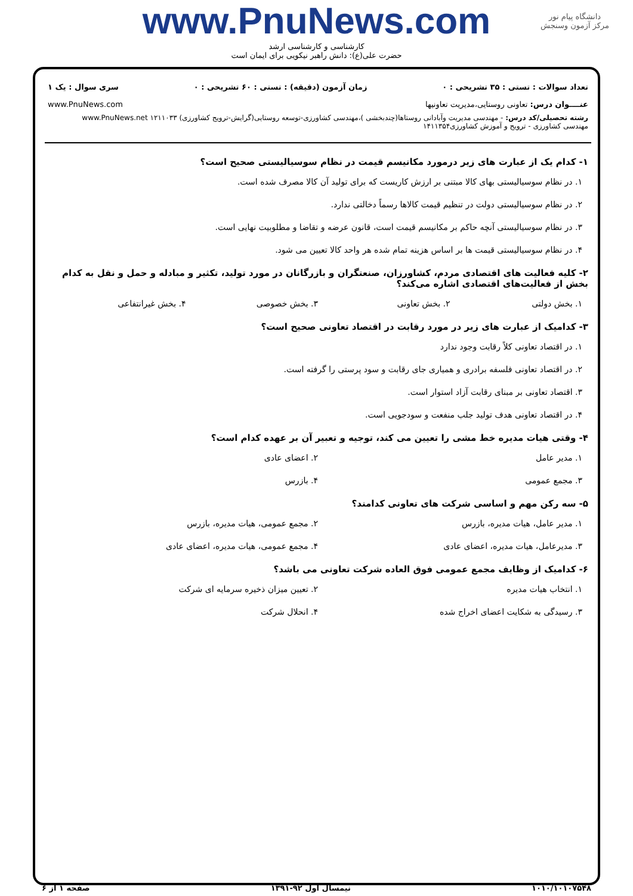دانشگاه پیام نور
مرکز آزمون وسنجش
www.PnuNews.com
کارشناسی و کارشناسی ارشد
حضرت علی(ع): دانش راهبر نیکویی برای ایمان است
تعداد سوالات : تستی : ۳۵ تشریحی : ۰ زمان آزمون (دقیقه) : تستی : ۶۰ تشریحی : ۰ سری سوال : یک ۱
عنــــوان درس: تعاونی روستایی،مدیریت تعاونیها www.PnuNews.com
رشته تحصیلی/کد درس: - مهندسی مدیریت وآبادانی روستاها(چندبخشی )،مهندسی کشاورزی-توسعه روستایی(گرایش-ترویج کشاورزی) www.PnuNews.net ۱۲۱۱۰۳۳
مهندسی کشاورزی - ترویج و آموزش کشاورزی۱۴۱۱۳۵۴
۱- کدام یک از عبارت های زیر درمورد مکانیسم قیمت در نظام سوسیالیستی صحیح است؟
۱. در نظام سوسیالیستی بهای کالا مبتنی بر ارزش کاریست که برای تولید آن کالا مصرف شده است.
۲. در نظام سوسیالیستی دولت در تنظیم قیمت کالاها رسماً دخالتی ندارد.
۳. در نظام سوسیالیستی آنچه حاکم بر مکانیسم قیمت است، قانون عرضه و تقاضا و مطلوبیت نهایی است.
۴. در نظام سوسیالیستی قیمت ها بر اساس هزینه تمام شده هر واحد کالا تعیین می شود.
۲- کلیه فعالیت های اقتصادی مردم، کشاورزان، صنعتگران و بازرگانان در مورد تولید، تکثیر و مبادله و حمل و نقل به کدام بخش از فعالیت‌های اقتصادی اشاره می‌کند؟
۱. بخش دولتی ۲. بخش تعاونی ۳. بخش خصوصی ۴. بخش غیرانتفاعی
۳- کدامیک از عبارت های زیر در مورد رقابت در اقتصاد تعاونی صحیح است؟
۱. در اقتصاد تعاونی کلاً رقابت وجود ندارد
۲. در اقتصاد تعاونی فلسفه برادری و همیاری جای رقابت و سود پرستی را گرفته است.
۳. اقتصاد تعاونی بر مبنای رقابت آزاد استوار است.
۴. در اقتصاد تعاونی هدف تولید جلب منفعت و سودجویی است.
۴- وقتی هیات مدیره خط مشی را تعیین می کند، توجیه و تعبیر آن بر عهده کدام است؟
۱. مدیر عامل ۲. اعضای عادی
۳. مجمع عمومی ۴. بازرس
۵- سه رکن مهم و اساسی شرکت های تعاونی کدامند؟
۱. مدیر عامل، هیات مدیره، بازرس
۲. مجمع عمومی، هیات مدیره، بازرس
۳. مدیرعامل، هیات مدیره، اعضای عادی
۴. مجمع عمومی، هیات مدیره، اعضای عادی
۶- کدامیک از وظایف مجمع عمومی فوق العاده شرکت تعاونی می باشد؟
۱. انتخاب هیات مدیره ۲. تعیین میزان ذخیره سرمایه ای شرکت
۳. رسیدگی به شکایت اعضای اخراج شده
۴. انحلال شرکت
۱۰۱۰/۱۰۱۰۷۵۴۸ نیمسال اول ۹۲-۱۳۹۱ صفحه ۱ از ۶